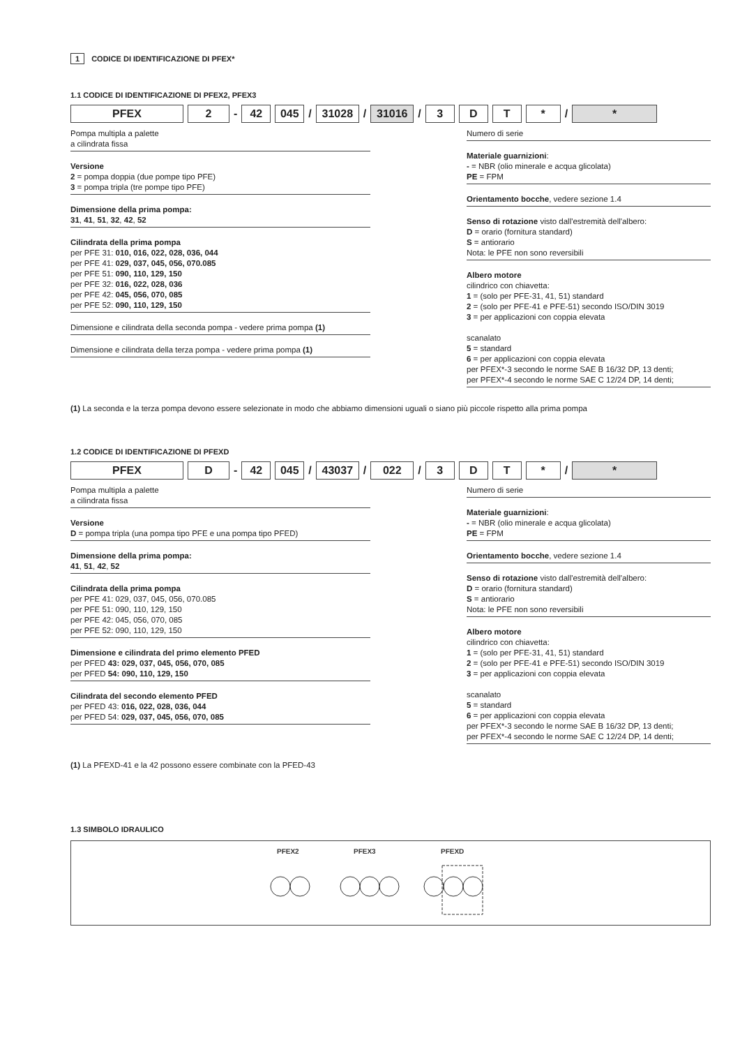1 CODICE DI IDENTIFICAZIONE DI PFEX*
1.1 CODICE DI IDENTIFICAZIONE DI PFEX2, PFEX3
PFEX 2
-
42 045
/
31028
/
31016
/
3 D T *
/
*
Pompa multipla a palette
a cilindrata fissa
Versione
2 = pompa doppia (due pompe tipo PFE)
3 = pompa tripla (tre pompe tipo PFE)
Dimensione della prima pompa:
31, 41, 51, 32, 42, 52
Cilindrata della prima pompa
per PFE 31: 010, 016, 022, 028, 036, 044
per PFE 41: 029, 037, 045, 056, 070.085
per PFE 51: 090, 110, 129, 150
per PFE 32: 016, 022, 028, 036
per PFE 42: 045, 056, 070, 085
per PFE 52: 090, 110, 129, 150
Dimensione e cilindrata della seconda pompa - vedere prima pompa (1)
Dimensione e cilindrata della terza pompa - vedere prima pompa (1)
Numero di serie
Materiale guarnizioni:
- = NBR (olio minerale e acqua glicolata)
PE = FPM
Orientamento bocche, vedere sezione 1.4
Senso di rotazione visto dall'estremità dell'albero:
D = orario (fornitura standard)
S = antiorario
Nota: le PFE non sono reversibili
Albero motore
cilindrico con chiavetta:
1 = (solo per PFE-31, 41, 51) standard
2 = (solo per PFE-41 e PFE-51) secondo ISO/DIN 3019
3 = per applicazioni con coppia elevata
scanalato
5 = standard
6 = per applicazioni con coppia elevata
per PFEX*-3 secondo le norme SAE B 16/32 DP, 13 denti;
per PFEX*-4 secondo le norme SAE C 12/24 DP, 14 denti;
(1) La seconda e la terza pompa devono essere selezionate in modo che abbiamo dimensioni uguali o siano più piccole rispetto alla prima pompa
1.2 CODICE DI IDENTIFICAZIONE DI PFEXD
PFEX D
-
42 045
/
43037
/
022
/
3 D T *
/
*
Pompa multipla a palette
a cilindrata fissa
Versione
D = pompa tripla (una pompa tipo PFE e una pompa tipo PFED)
Dimensione della prima pompa:
41, 51, 42, 52
Cilindrata della prima pompa
per PFE 41: 029, 037, 045, 056, 070.085
per PFE 51: 090, 110, 129, 150
per PFE 42: 045, 056, 070, 085
per PFE 52: 090, 110, 129, 150
Dimensione e cilindrata del primo elemento PFED
per PFED 43: 029, 037, 045, 056, 070, 085
per PFED 54: 090, 110, 129, 150
Cilindrata del secondo elemento PFED
per PFED 43: 016, 022, 028, 036, 044
per PFED 54: 029, 037, 045, 056, 070, 085
Numero di serie
Materiale guarnizioni:
- = NBR (olio minerale e acqua glicolata)
PE = FPM
Orientamento bocche, vedere sezione 1.4
Senso di rotazione visto dall'estremità dell'albero:
D = orario (fornitura standard)
S = antiorario
Nota: le PFE non sono reversibili
Albero motore
cilindrico con chiavetta:
1 = (solo per PFE-31, 41, 51) standard
2 = (solo per PFE-41 e PFE-51) secondo ISO/DIN 3019
3 = per applicazioni con coppia elevata
scanalato
5 = standard
6 = per applicazioni con coppia elevata
per PFEX*-3 secondo le norme SAE B 16/32 DP, 13 denti;
per PFEX*-4 secondo le norme SAE C 12/24 DP, 14 denti;
(1) La PFEXD-41 e la 42 possono essere combinate con la PFED-43
1.3 SIMBOLO IDRAULICO
PFEX2
PFEX3
PFEXD